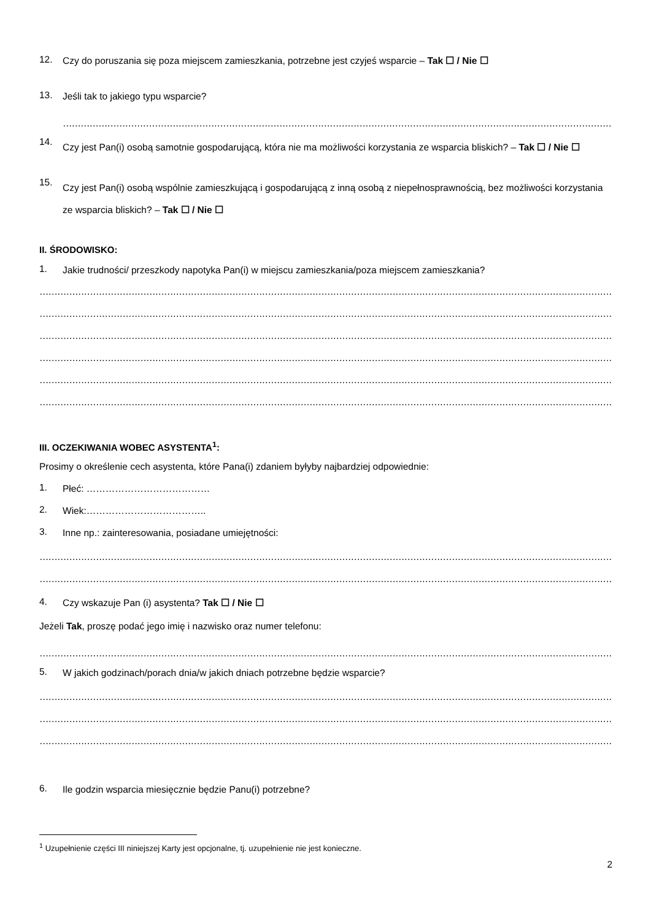12.
Czy do poruszania się poza miejscem zamieszkania, potrzebne jest czyjeś wsparcie – Tak ☐ / Nie ☐
13.
Jeśli tak to jakiego typu wsparcie?
……………………………………………………………………………………………………………………………………………………………………………………
14.
Czy jest Pan(i) osobą samotnie gospodarującą, która nie ma możliwości korzystania ze wsparcia bliskich? – Tak ☐ / Nie ☐
15.
Czy jest Pan(i) osobą wspólnie zamieszkującą i gospodarującą z inną osobą z niepełnosprawnością, bez możliwości korzystania ze wsparcia bliskich? – Tak ☐ / Nie ☐
II. ŚRODOWISKO:
1.
Jakie trudności/ przeszkody napotyka Pan(i) w miejscu zamieszkania/poza miejscem zamieszkania?
……………………………………………………………………………………………………………………………………………………………………………………
……………………………………………………………………………………………………………………………………………………………………………………
……………………………………………………………………………………………………………………………………………………………………………………
……………………………………………………………………………………………………………………………………………………………………………………
……………………………………………………………………………………………………………………………………………………………………………………
……………………………………………………………………………………………………………………………………………………………………………………
III. OCZEKIWANIA WOBEC ASYSTENTA<sup>1</sup>:
Prosimy o określenie cech asystenta, które Pana(i) zdaniem byłyby najbardziej odpowiednie:
1.
Płeć: …………………………………
2.
Wiek:………………………………..
3.
Inne np.: zainteresowania, posiadane umiejętności:
……………………………………………………………………………………………………………………………………………………………………………………
……………………………………………………………………………………………………………………………………………………………………………………
4.
Czy wskazuje Pan (i) asystenta? Tak ☐ / Nie ☐
Jeżeli Tak, proszę podać jego imię i nazwisko oraz numer telefonu:
……………………………………………………………………………………………………………………………………………………………………………………
5.
W jakich godzinach/porach dnia/w jakich dniach potrzebne będzie wsparcie?
……………………………………………………………………………………………………………………………………………………………………………………
……………………………………………………………………………………………………………………………………………………………………………………
……………………………………………………………………………………………………………………………………………………………………………………
6.
Ile godzin wsparcia miesięcznie będzie Panu(i) potrzebne?
<sup>1</sup> Uzupełnienie części III niniejszej Karty jest opcjonalne, tj. uzupełnienie nie jest konieczne.
2